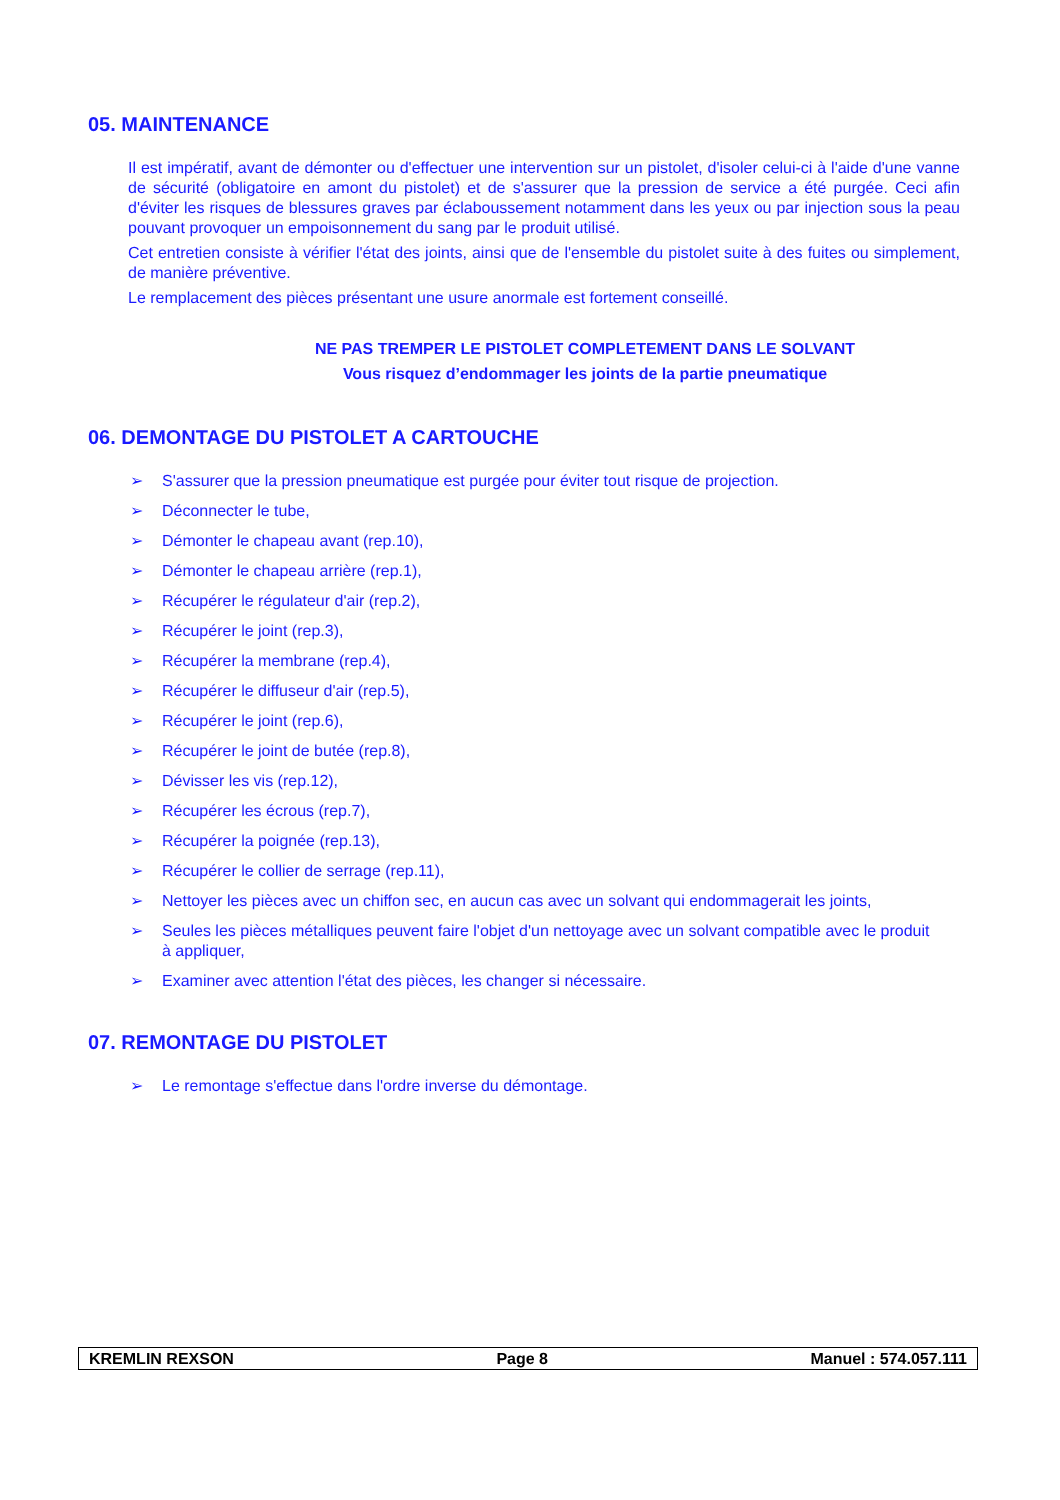05. MAINTENANCE
Il est impératif, avant de démonter ou d'effectuer une intervention sur un pistolet, d'isoler celui-ci à l'aide d'une vanne de sécurité (obligatoire en amont du pistolet) et de s'assurer que la pression de service a été purgée. Ceci afin d'éviter les risques de blessures graves par éclaboussement notamment dans les yeux ou par injection sous la peau pouvant provoquer un empoisonnement du sang par le produit utilisé.
Cet entretien consiste à vérifier l'état des joints, ainsi que de l'ensemble du pistolet suite à des fuites ou simplement, de manière préventive.
Le remplacement des pièces présentant une usure anormale est fortement conseillé.
NE PAS TREMPER LE PISTOLET COMPLETEMENT DANS LE SOLVANT
Vous risquez d’endommager les joints de la partie pneumatique
06. DEMONTAGE DU PISTOLET A CARTOUCHE
➢ S'assurer que la pression pneumatique est purgée pour éviter tout risque de projection.
➢ Déconnecter le tube,
➢ Démonter le chapeau avant (rep.10),
➢ Démonter le chapeau arrière (rep.1),
➢ Récupérer le régulateur d'air (rep.2),
➢ Récupérer le joint (rep.3),
➢ Récupérer la membrane (rep.4),
➢ Récupérer le diffuseur d'air (rep.5),
➢ Récupérer le joint (rep.6),
➢ Récupérer le joint de butée (rep.8),
➢ Dévisser les vis (rep.12),
➢ Récupérer les écrous (rep.7),
➢ Récupérer la poignée (rep.13),
➢ Récupérer le collier de serrage (rep.11),
➢ Nettoyer les pièces avec un chiffon sec, en aucun cas avec un solvant qui endommagerait les joints,
➢ Seules les pièces métalliques peuvent faire l'objet d'un nettoyage avec un solvant compatible avec le produit à appliquer,
➢ Examiner avec attention l'état des pièces, les changer si nécessaire.
07. REMONTAGE DU PISTOLET
➢ Le remontage s'effectue dans l'ordre inverse du démontage.
KREMLIN REXSON Page 8 Manuel : 574.057.111